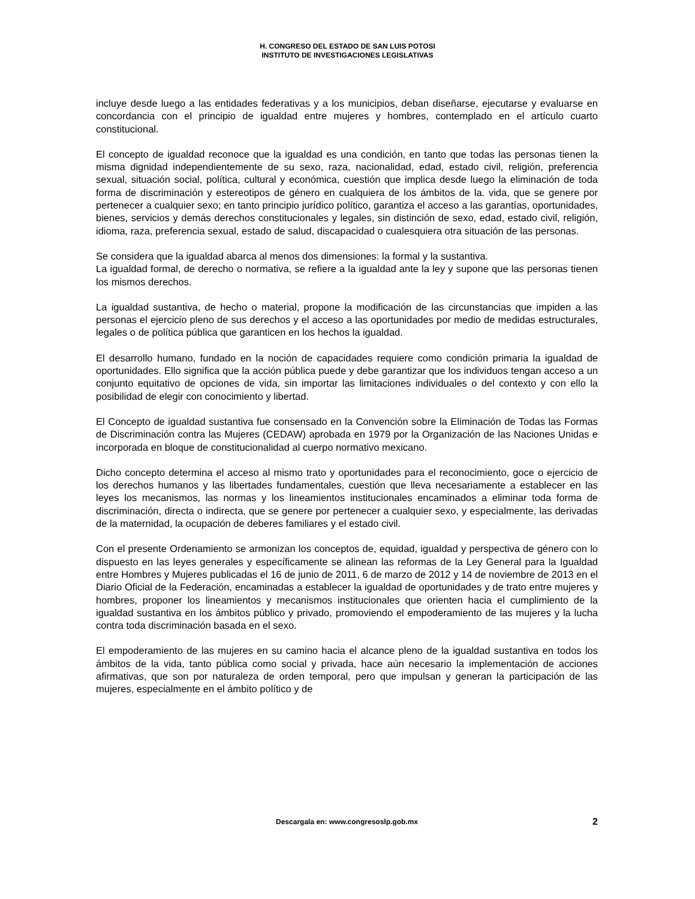H. CONGRESO DEL ESTADO DE SAN LUIS POTOSI
INSTITUTO DE INVESTIGACIONES LEGISLATIVAS
incluye desde luego a las entidades federativas y a los municipios, deban diseñarse, ejecutarse y evaluarse en concordancia con el principio de igualdad entre mujeres y hombres, contemplado en el artículo cuarto constitucional.
El concepto de igualdad reconoce que la igualdad es una condición, en tanto que todas las personas tienen la misma dignidad independientemente de su sexo, raza, nacionalidad, edad, estado civil, religión, preferencia sexual, situación social, política, cultural y económica, cuestión que implica desde luego la eliminación de toda forma de discriminación y estereotipos de género en cualquiera de los ámbitos de la. vida, que se genere por pertenecer a cualquier sexo; en tanto principio jurídico político, garantiza el acceso a las garantías, oportunidades, bienes, servicios y demás derechos constitucionales y legales, sin distinción de sexo, edad, estado civil, religión, idioma, raza, preferencia sexual, estado de salud, discapacidad o cualesquiera otra situación de las personas.
Se considera que la igualdad abarca al menos dos dimensiones: la formal y la sustantiva.
La igualdad formal, de derecho o normativa, se refiere a la igualdad ante la ley y supone que las personas tienen los mismos derechos.
La igualdad sustantiva, de hecho o material, propone la modificación de las circunstancias que impiden a las personas el ejercicio pleno de sus derechos y el acceso a las oportunidades por medio de medidas estructurales, legales o de política pública que garanticen en los hechos la igualdad.
El desarrollo humano, fundado en la noción de capacidades requiere como condición primaria la igualdad de oportunidades. Ello significa que la acción pública puede y debe garantizar que los individuos tengan acceso a un conjunto equitativo de opciones de vida, sin importar las limitaciones individuales o del contexto y con ello la posibilidad de elegir con conocimiento y libertad.
El Concepto de igualdad sustantiva fue consensado en la Convención sobre la Eliminación de Todas las Formas de Discriminación contra las Mujeres (CEDAW) aprobada en 1979 por la Organización de las Naciones Unidas e incorporada en bloque de constitucionalidad al cuerpo normativo mexicano.
Dicho concepto determina el acceso al mismo trato y oportunidades para el reconocimiento, goce o ejercicio de los derechos humanos y las libertades fundamentales, cuestión que lleva necesariamente a establecer en las leyes los mecanismos, las normas y los lineamientos institucionales encaminados a eliminar toda forma de discriminación, directa o indirecta, que se genere por pertenecer a cualquier sexo, y especialmente, las derivadas de la maternidad, la ocupación de deberes familiares y el estado civil.
Con el presente Ordenamiento se armonizan los conceptos de, equidad, igualdad y perspectiva de género con lo dispuesto en las leyes generales y específicamente se alinean las reformas de la Ley General para la Igualdad entre Hombres y Mujeres publicadas el 16 de junio de 2011, 6 de marzo de 2012 y 14 de noviembre de 2013 en el Diario Oficial de la Federación, encaminadas a establecer la igualdad de oportunidades y de trato entre mujeres y hombres, proponer los lineamientos y mecanismos institucionales que orienten hacia el cumplimiento de la igualdad sustantiva en los ámbitos público y privado, promoviendo el empoderamiento de las mujeres y la lucha contra toda discriminación basada en el sexo.
El empoderamiento de las mujeres en su camino hacia el alcance pleno de la igualdad sustantiva en todos los ámbitos de la vida, tanto pública como social y privada, hace aún necesario la implementación de acciones afirmativas, que son por naturaleza de orden temporal, pero que impulsan y generan la participación de las mujeres, especialmente en el ámbito político y de
Descargala en: www.congresoslp.gob.mx
2